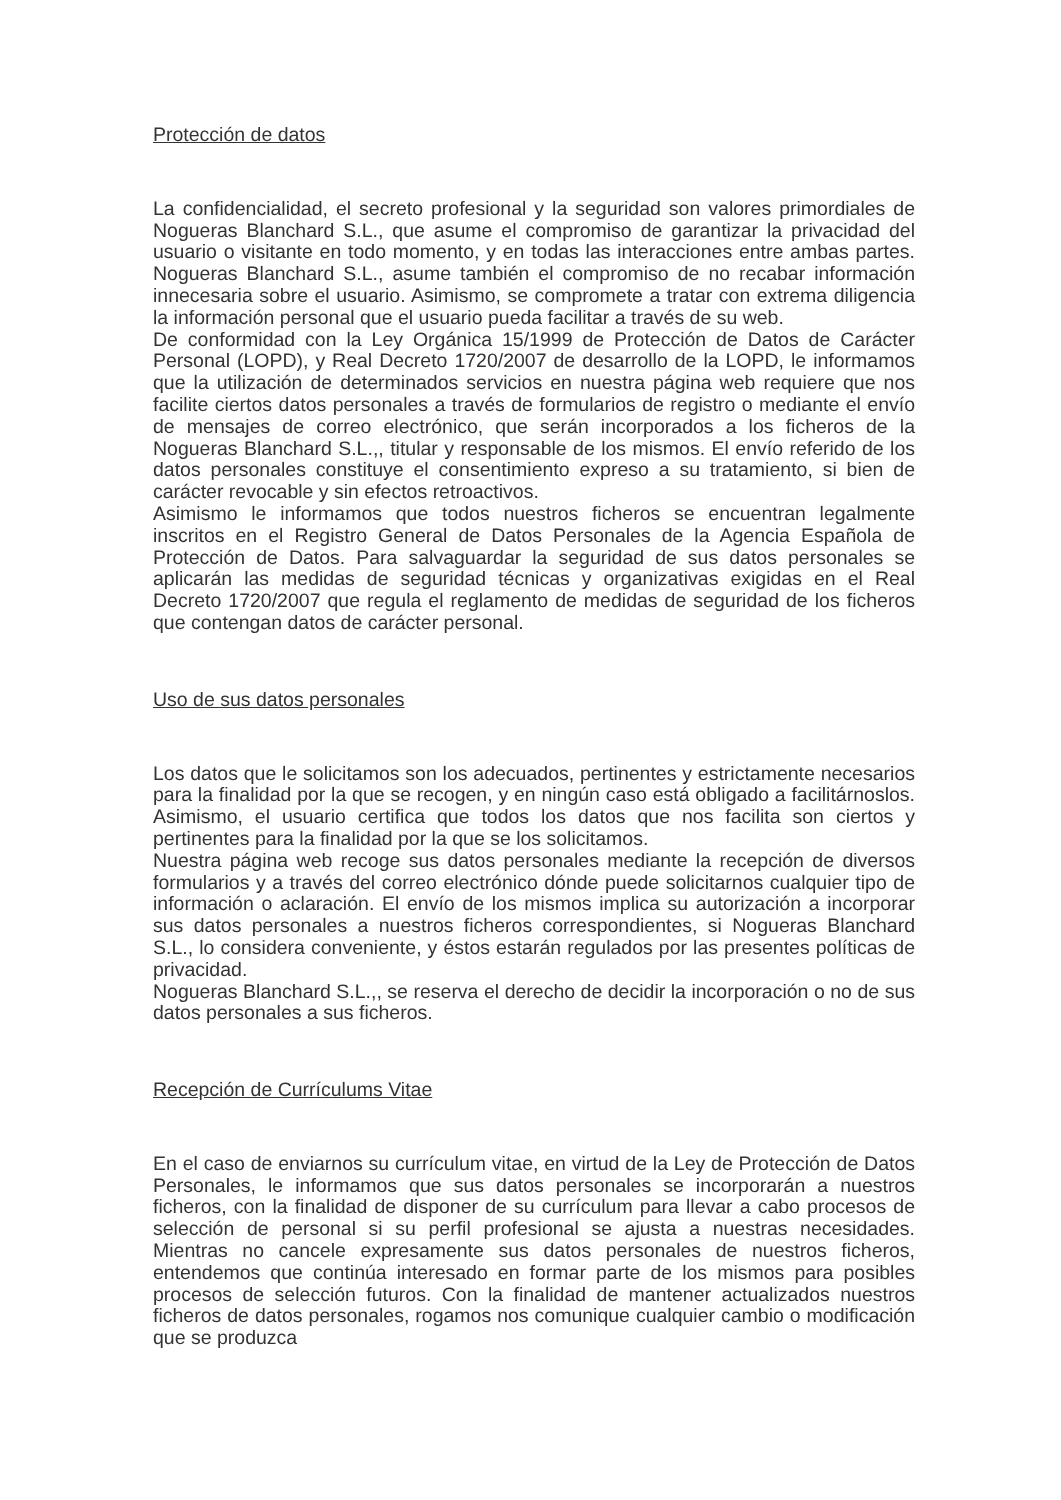Protección de datos
La confidencialidad, el secreto profesional y la seguridad son valores primordiales de Nogueras Blanchard S.L., que asume el compromiso de garantizar la privacidad del usuario o visitante en todo momento, y en todas las interacciones entre ambas partes. Nogueras Blanchard S.L., asume también el compromiso de no recabar información innecesaria sobre el usuario. Asimismo, se compromete a tratar con extrema diligencia la información personal que el usuario pueda facilitar a través de su web.
De conformidad con la Ley Orgánica 15/1999 de Protección de Datos de Carácter Personal (LOPD), y Real Decreto 1720/2007 de desarrollo de la LOPD, le informamos que la utilización de determinados servicios en nuestra página web requiere que nos facilite ciertos datos personales a través de formularios de registro o mediante el envío de mensajes de correo electrónico, que serán incorporados a los ficheros de la Nogueras Blanchard S.L.,, titular y responsable de los mismos. El envío referido de los datos personales constituye el consentimiento expreso a su tratamiento, si bien de carácter revocable y sin efectos retroactivos.
Asimismo le informamos que todos nuestros ficheros se encuentran legalmente inscritos en el Registro General de Datos Personales de la Agencia Española de Protección de Datos. Para salvaguardar la seguridad de sus datos personales se aplicarán las medidas de seguridad técnicas y organizativas exigidas en el Real Decreto 1720/2007 que regula el reglamento de medidas de seguridad de los ficheros que contengan datos de carácter personal.
Uso de sus datos personales
Los datos que le solicitamos son los adecuados, pertinentes y estrictamente necesarios para la finalidad por la que se recogen, y en ningún caso está obligado a facilitárnoslos. Asimismo, el usuario certifica que todos los datos que nos facilita son ciertos y pertinentes para la finalidad por la que se los solicitamos.
Nuestra página web recoge sus datos personales mediante la recepción de diversos formularios y a través del correo electrónico dónde puede solicitarnos cualquier tipo de información o aclaración. El envío de los mismos implica su autorización a incorporar sus datos personales a nuestros ficheros correspondientes, si Nogueras Blanchard S.L., lo considera conveniente, y éstos estarán regulados por las presentes políticas de privacidad.
Nogueras Blanchard S.L.,, se reserva el derecho de decidir la incorporación o no de sus datos personales a sus ficheros.
Recepción de Currículums Vitae
En el caso de enviarnos su currículum vitae, en virtud de la Ley de Protección de Datos Personales, le informamos que sus datos personales se incorporarán a nuestros ficheros, con la finalidad de disponer de su currículum para llevar a cabo procesos de selección de personal si su perfil profesional se ajusta a nuestras necesidades. Mientras no cancele expresamente sus datos personales de nuestros ficheros, entendemos que continúa interesado en formar parte de los mismos para posibles procesos de selección futuros. Con la finalidad de mantener actualizados nuestros ficheros de datos personales, rogamos nos comunique cualquier cambio o modificación que se produzca